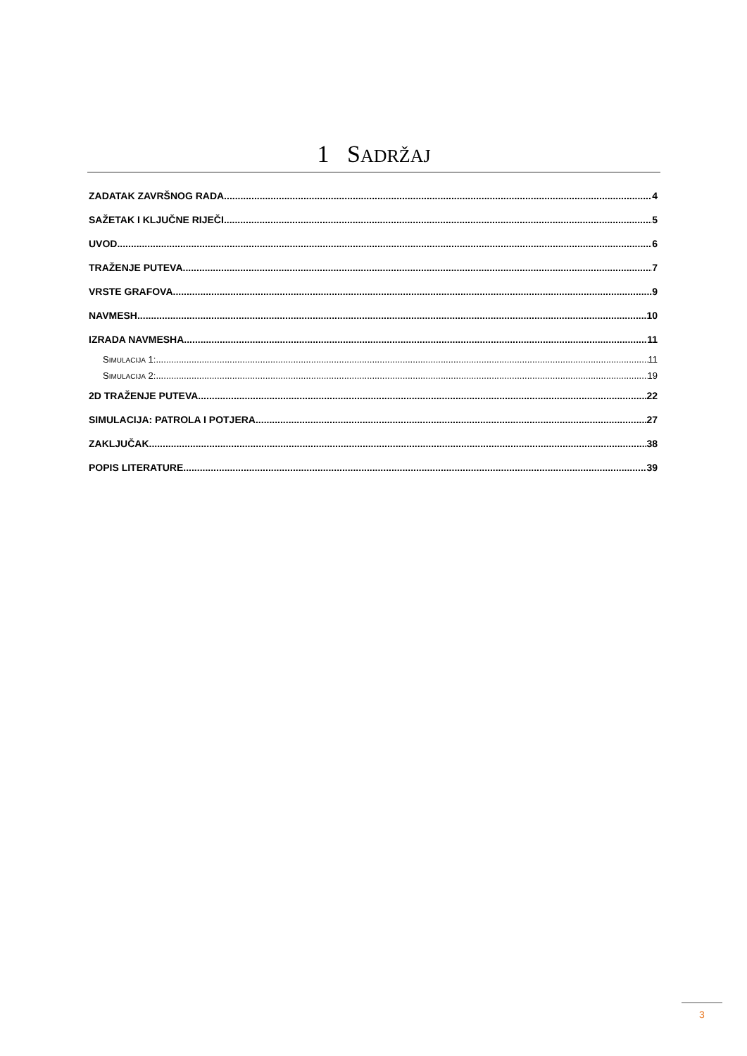1 SADRŽAJ
ZADATAK ZAVRŠNOG RADA 4
SAŽETAK I KLJUČNE RIJEČI 5
UVOD 6
TRAŽENJE PUTEVA 7
VRSTE GRAFOVA 9
NAVMESH 10
IZRADA NAVMESHA 11
SIMULACIJA 1: 11
SIMULACIJA 2: 19
2D TRAŽENJE PUTEVA 22
SIMULACIJA: PATROLA I POTJERA 27
ZAKLJUČAK 38
POPIS LITERATURE 39
3